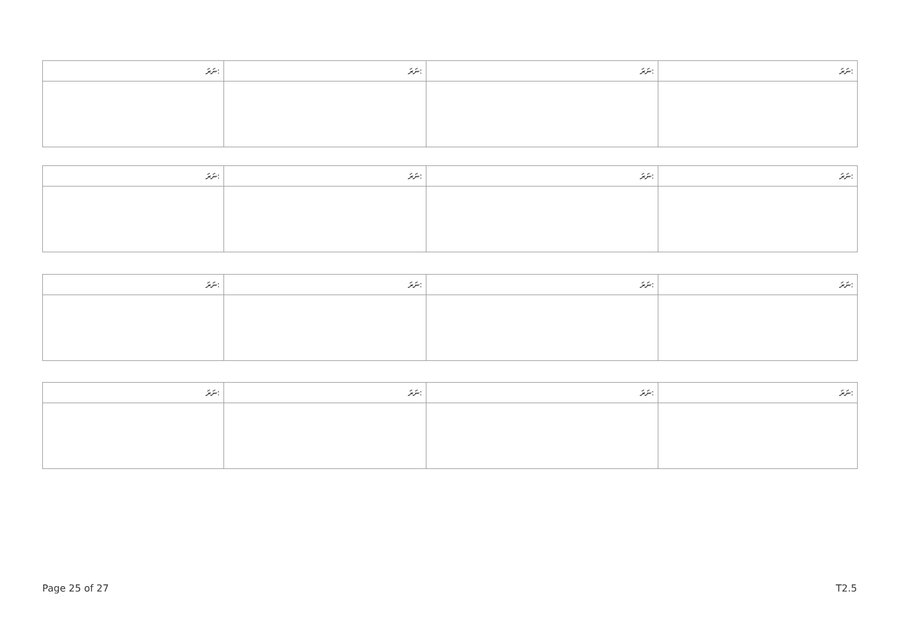| ނަރަ: | ނަރަ: | ނަރަ: | ނަރަ: |
| ނަރަ: | ނަރަ: | ނަރަ: | ނަރަ: |
| ނަރަ: | ނަރަ: | ނަރަ: | ނަރަ: |
| ނަރަ: | ނަރަ: | ނަރަ: | ނަރަ: |
Page 25 of 27 T2.5